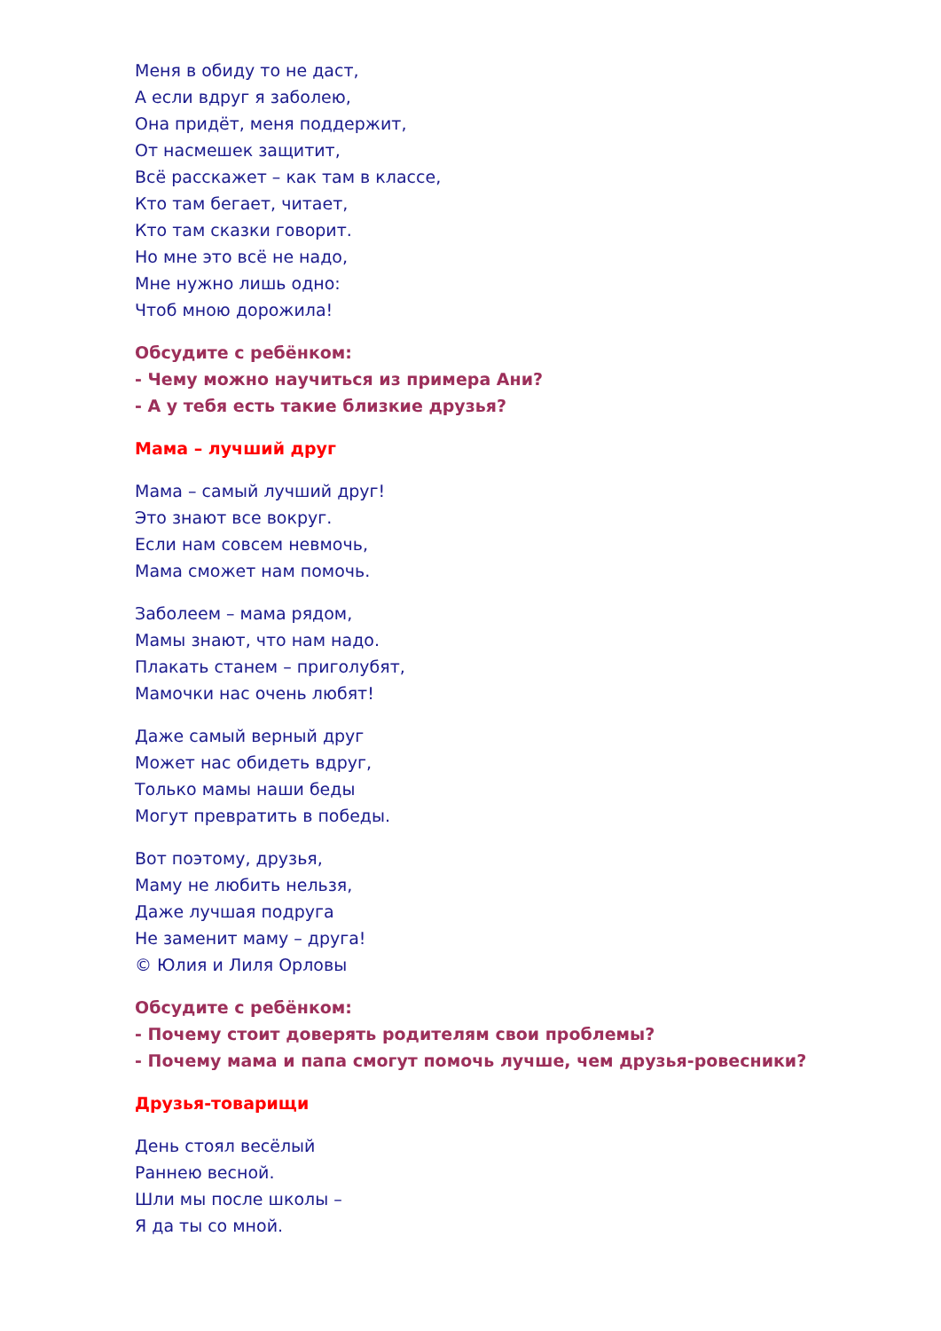Меня в обиду то не даст,
А если вдруг я заболею,
Она придёт, меня поддержит,
От насмешек защитит,
Всё расскажет – как там в классе,
Кто там бегает, читает,
Кто там сказки говорит.
Но мне это всё не надо,
Мне нужно лишь одно:
Чтоб мною дорожила!
Обсудите с ребёнком:
- Чему можно научиться из примера Ани?
- А у тебя есть такие близкие друзья?
Мама – лучший друг
Мама – самый лучший друг!
Это знают все вокруг.
Если нам совсем невмочь,
Мама сможет нам помочь.
Заболеем – мама рядом,
Мамы знают, что нам надо.
Плакать станем – приголубят,
Мамочки нас очень любят!
Даже самый верный друг
Может нас обидеть вдруг,
Только мамы наши беды
Могут превратить в победы.
Вот поэтому, друзья,
Маму не любить нельзя,
Даже лучшая подруга
Не заменит маму – друга!
© Юлия и Лиля Орловы
Обсудите с ребёнком:
- Почему стоит доверять родителям свои проблемы?
- Почему мама и папа смогут помочь лучше, чем друзья-ровесники?
Друзья-товарищи
День стоял весёлый
Раннею весной.
Шли мы после школы –
Я да ты со мной.